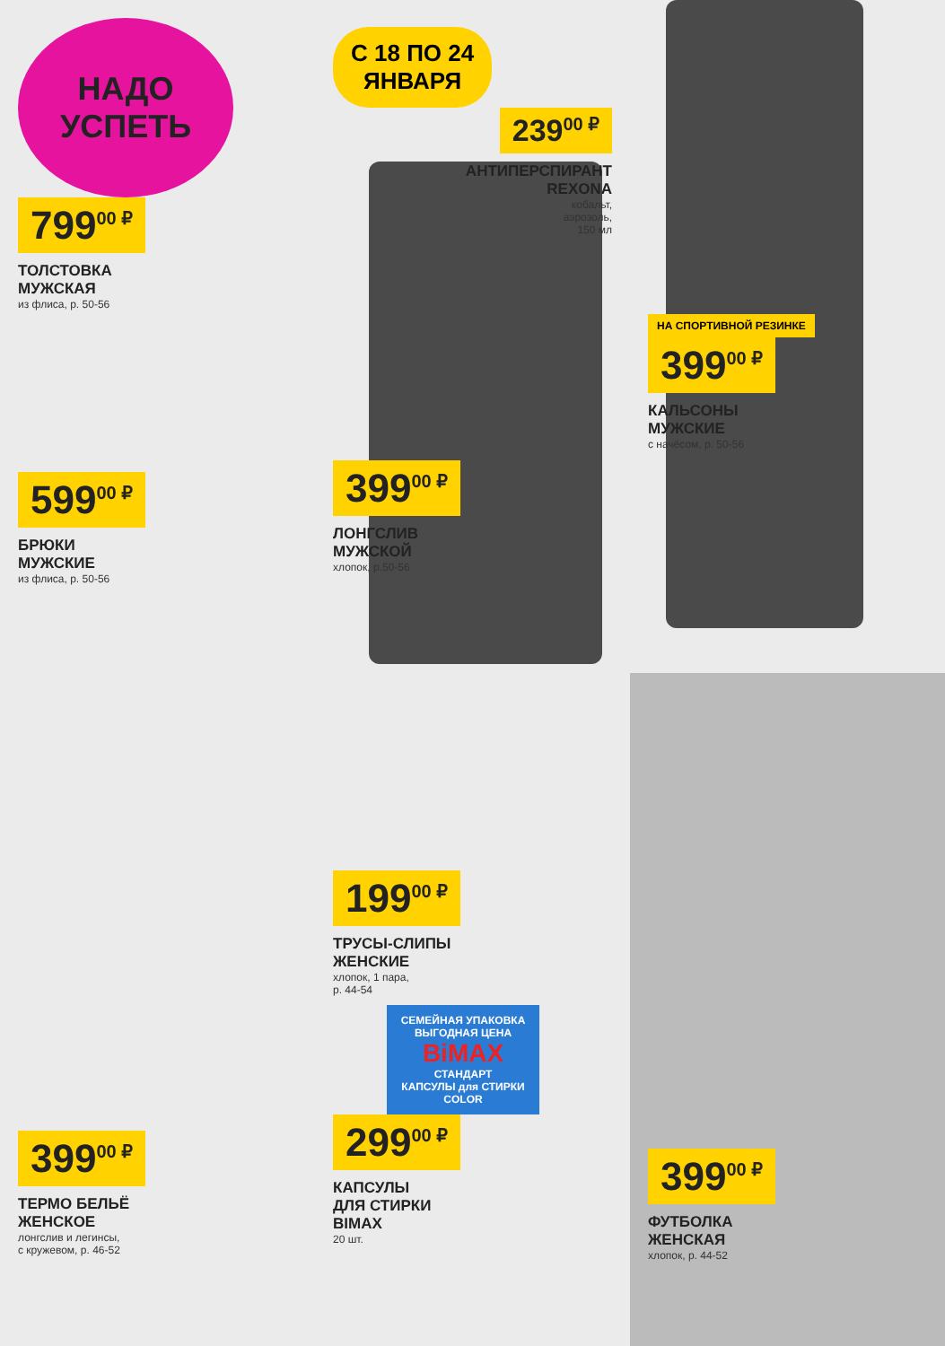НАДО
УСПЕТЬ
799<sup>00 ₽</sup>
ТОЛСТОВКА
МУЖСКАЯ
из флиса, р. 50-56
599<sup>00 ₽</sup>
БРЮКИ
МУЖСКИЕ
из флиса, р. 50-56
С 18 ПО 24
ЯНВАРЯ
239<sup>00 ₽</sup>
АНТИПЕРСПИРАНТ
REXONA
кобальт,
аэрозоль,
150 мл
399<sup>00 ₽</sup>
ЛОНГСЛИВ
МУЖСКОЙ
хлопок, р.50-56
НА СПОРТИВНОЙ РЕЗИНКЕ
399<sup>00 ₽</sup>
КАЛЬСОНЫ
МУЖСКИЕ
с начёсом, р. 50-56
399<sup>00 ₽</sup>
ТЕРМО БЕЛЬЁ
ЖЕНСКОЕ
лонгслив и легинсы,
с кружевом, р. 46-52
199<sup>00 ₽</sup>
ТРУСЫ-СЛИПЫ
ЖЕНСКИЕ
хлопок, 1 пара,
р. 44-54
СЕМЕЙНАЯ УПАКОВКА
ВЫГОДНАЯ ЦЕНА
BiMAX
СТАНДАРТ
КАПСУЛЫ для СТИРКИ
COLOR
299<sup>00 ₽</sup>
КАПСУЛЫ
ДЛЯ СТИРКИ
BIMAX
20 шт.
399<sup>00 ₽</sup>
ФУТБОЛКА
ЖЕНСКАЯ
хлопок, р. 44-52